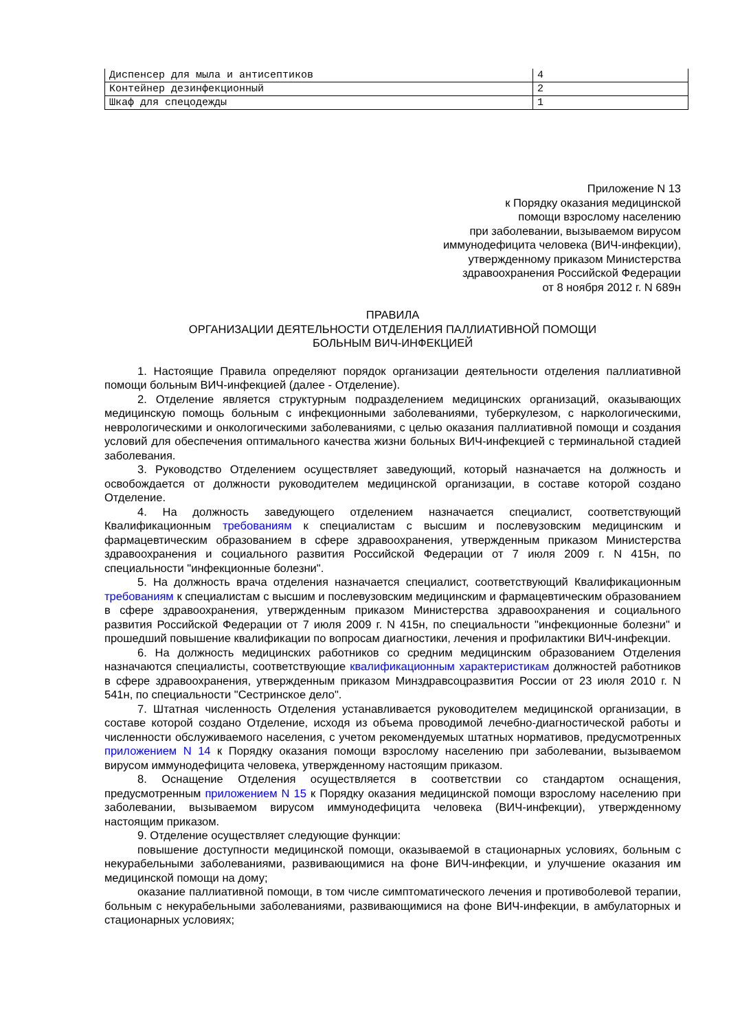| Диспенсер для мыла и антисептиков | 4 |
| Контейнер дезинфекционный | 2 |
| Шкаф для спецодежды | 1 |
Приложение N 13
к Порядку оказания медицинской
помощи взрослому населению
при заболевании, вызываемом вирусом
иммунодефицита человека (ВИЧ-инфекции),
утвержденному приказом Министерства
здравоохранения Российской Федерации
от 8 ноября 2012 г. N 689н
ПРАВИЛА
ОРГАНИЗАЦИИ ДЕЯТЕЛЬНОСТИ ОТДЕЛЕНИЯ ПАЛЛИАТИВНОЙ ПОМОЩИ
БОЛЬНЫМ ВИЧ-ИНФЕКЦИЕЙ
1. Настоящие Правила определяют порядок организации деятельности отделения паллиативной помощи больным ВИЧ-инфекцией (далее - Отделение).
2. Отделение является структурным подразделением медицинских организаций, оказывающих медицинскую помощь больным с инфекционными заболеваниями, туберкулезом, с наркологическими, неврологическими и онкологическими заболеваниями, с целью оказания паллиативной помощи и создания условий для обеспечения оптимального качества жизни больных ВИЧ-инфекцией с терминальной стадией заболевания.
3. Руководство Отделением осуществляет заведующий, который назначается на должность и освобождается от должности руководителем медицинской организации, в составе которой создано Отделение.
4. На должность заведующего отделением назначается специалист, соответствующий Квалификационным требованиям к специалистам с высшим и послевузовским медицинским и фармацевтическим образованием в сфере здравоохранения, утвержденным приказом Министерства здравоохранения и социального развития Российской Федерации от 7 июля 2009 г. N 415н, по специальности "инфекционные болезни".
5. На должность врача отделения назначается специалист, соответствующий Квалификационным требованиям к специалистам с высшим и послевузовским медицинским и фармацевтическим образованием в сфере здравоохранения, утвержденным приказом Министерства здравоохранения и социального развития Российской Федерации от 7 июля 2009 г. N 415н, по специальности "инфекционные болезни" и прошедший повышение квалификации по вопросам диагностики, лечения и профилактики ВИЧ-инфекции.
6. На должность медицинских работников со средним медицинским образованием Отделения назначаются специалисты, соответствующие квалификационным характеристикам должностей работников в сфере здравоохранения, утвержденным приказом Минздравсоцразвития России от 23 июля 2010 г. N 541н, по специальности "Сестринское дело".
7. Штатная численность Отделения устанавливается руководителем медицинской организации, в составе которой создано Отделение, исходя из объема проводимой лечебно-диагностической работы и численности обслуживаемого населения, с учетом рекомендуемых штатных нормативов, предусмотренных приложением N 14 к Порядку оказания помощи взрослому населению при заболевании, вызываемом вирусом иммунодефицита человека, утвержденному настоящим приказом.
8. Оснащение Отделения осуществляется в соответствии со стандартом оснащения, предусмотренным приложением N 15 к Порядку оказания медицинской помощи взрослому населению при заболевании, вызываемом вирусом иммунодефицита человека (ВИЧ-инфекции), утвержденному настоящим приказом.
9. Отделение осуществляет следующие функции:
повышение доступности медицинской помощи, оказываемой в стационарных условиях, больным с некурабельными заболеваниями, развивающимися на фоне ВИЧ-инфекции, и улучшение оказания им медицинской помощи на дому;
оказание паллиативной помощи, в том числе симптоматического лечения и противоболевой терапии, больным с некурабельными заболеваниями, развивающимися на фоне ВИЧ-инфекции, в амбулаторных и стационарных условиях;